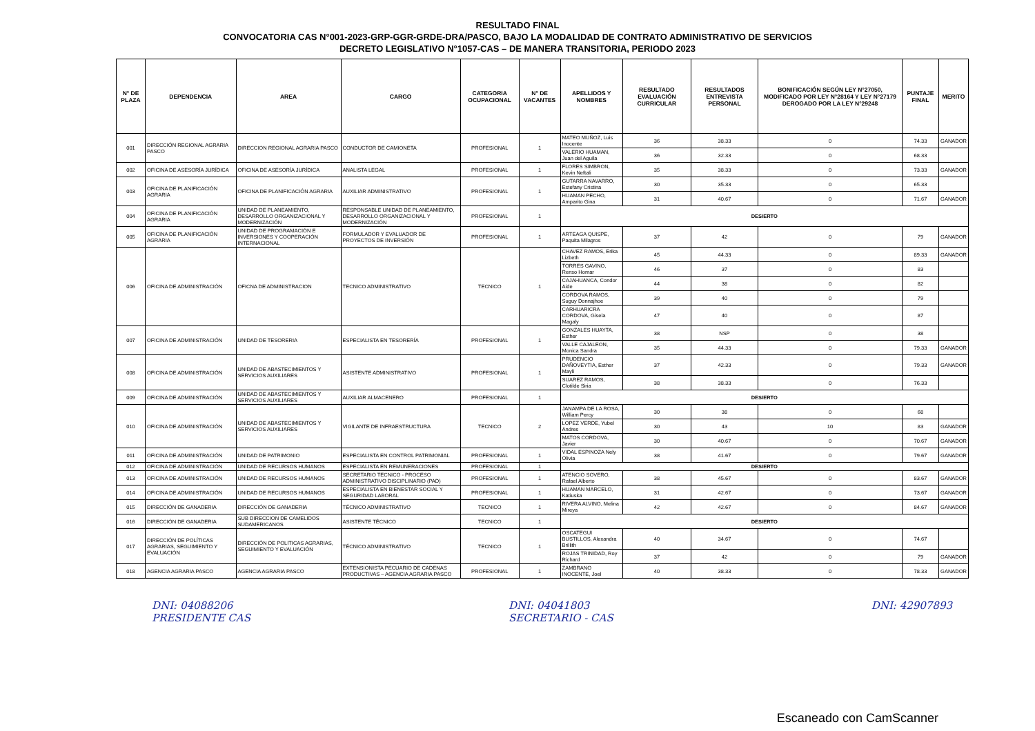RESULTADO FINAL
CONVOCATORIA CAS N°001-2023-GRP-GGR-GRDE-DRA/PASCO, BAJO LA MODALIDAD DE CONTRATO ADMINISTRATIVO DE SERVICIOS
DECRETO LEGISLATIVO N°1057-CAS – DE MANERA TRANSITORIA, PERIODO 2023
| N° DE PLAZA | DEPENDENCIA | AREA | CARGO | CATEGORIA OCUPACIONAL | N° DE VACANTES | APELLIDOS Y NOMBRES | RESULTADO EVALUACIÓN CURRICULAR | RESULTADOS ENTREVISTA PERSONAL | BONIFICACIÓN SEGÚN LEY N°27050, MODIFICADO POR LEY N°28164 Y LEY N°27179 DEROGADO POR LA LEY N°29248 | PUNTAJE FINAL | MERITO |
| --- | --- | --- | --- | --- | --- | --- | --- | --- | --- | --- | --- |
| 001 | DIRECCIÓN REGIONAL AGRARIA PASCO | DIRECCION REGIONAL AGRARIA PASCO | CONDUCTOR DE CAMIONETA | PROFESIONAL | 1 | MATEO MUÑOZ, Luis Inocente | 36 | 38.33 | 0 | 74.33 | GANADOR |
| | | | | | | VALERIO HUAMAN, Juan del Aguila | 36 | 32.33 | 0 | 68.33 | |
| 002 | OFICINA DE ASESORÍA JURÍDICA | OFICINA DE ASESORÍA JURÍDICA | ANALISTA LEGAL | PROFESIONAL | 1 | FLORES SIMBRON, Kevin Neftali | 35 | 38.33 | 0 | 73.33 | GANADOR |
| 003 | OFICINA DE PLANIFICACIÓN AGRARIA | OFICINA DE PLANIFICACIÓN AGRARIA | AUXILIAR ADMINISTRATIVO | PROFESIONAL | 1 | GUTARRA NAVARRO, Estefany Cristina | 30 | 35.33 | 0 | 65.33 | |
| | | | | | | HUAMAN PECHO, Amparito Gina | 31 | 40.67 | 0 | 71.67 | GANADOR |
| 004 | OFICINA DE PLANIFICACIÓN AGRARIA | UNIDAD DE PLANEAMIENTO, DESARROLLO ORGANIZACIONAL Y MODERNIZACIÓN | RESPONSABLE UNIDAD DE PLANEAMIENTO, DESARROLLO ORGANIZACIONAL Y MODERNIZACIÓN | PROFESIONAL | 1 | DESIERTO | | | | | |
| 005 | OFICINA DE PLANIFICACIÓN AGRARIA | UNIDAD DE PROGRAMACIÓN E INVERSIONES Y COOPERACIÓN INTERNACIONAL | FORMULADOR Y EVALUADOR DE PROYECTOS DE INVERSIÓN | PROFESIONAL | 1 | ARTEAGA QUISPE, Paquita Milagros | 37 | 42 | 0 | 79 | GANADOR |
| 006 | OFICINA DE ADMINISTRACIÓN | OFICNA DE ADMINISTRACION | TECNICO ADMINISTRATIVO | TECNICO | 1 | CHAVEZ RAMOS, Erika Lizbeth | 45 | 44.33 | 0 | 89.33 | GANADOR |
| | | | | | | TORRES GAVINO, Renso Homar | 46 | 37 | 0 | 83 | |
| | | | | | | CAJAHUANCA, Condor Aide | 44 | 38 | 0 | 82 | |
| | | | | | | CORDOVA RAMOS, Suguy Donnajhoe | 39 | 40 | 0 | 79 | |
| | | | | | | CARHUARICRA CORDOVA, Gisela Magaly | 47 | 40 | 0 | 87 | |
| 007 | OFICINA DE ADMINISTRACIÓN | UNIDAD DE TESORERIA | ESPECIALISTA EN TESORERÍA | PROFESIONAL | 1 | GONZALES HUAYTA, Esther | 38 | NSP | 0 | 38 | |
| | | | | | | VALLE CAJALEON, Monica Sandra | 35 | 44.33 | 0 | 79.33 | GANADOR |
| 008 | OFICINA DE ADMINISTRACIÓN | UNIDAD DE ABASTECIMIENTOS Y SERVICIOS AUXILIARES | ASISTENTE ADMINISTRATIVO | PROFESIONAL | 1 | PRUDENCIO DAÑOVEYTIA, Esther Mayli | 37 | 42.33 | 0 | 79.33 | GANADOR |
| | | | | | | SUAREZ RAMOS, Clotilde Siria | 38 | 38.33 | 0 | 76.33 | |
| 009 | OFICINA DE ADMINISTRACIÓN | UNIDAD DE ABASTECIMIENTOS Y SERVICIOS AUXILIARES | AUXILIAR ALMACENERO | PROFESIONAL | 1 | DESIERTO | | | | | |
| 010 | OFICINA DE ADMINISTRACIÓN | UNIDAD DE ABASTECIMIENTOS Y SERVICIOS AUXILIARES | VIGILANTE DE INFRAESTRUCTURA | TECNICO | 2 | JANAMPA DE LA ROSA, William Percy | 30 | 38 | 0 | 68 | |
| | | | | | | LOPEZ VERDE, Yubel Andres | 30 | 43 | 10 | 83 | GANADOR |
| | | | | | | MATOS CORDOVA, Javier | 30 | 40.67 | 0 | 70.67 | GANADOR |
| 011 | OFICINA DE ADMINISTRACIÓN | UNIDAD DE PATRIMONIO | ESPECIALISTA EN CONTROL PATRIMONIAL | PROFESIONAL | 1 | VIDAL ESPINOZA Nely Olivia | 38 | 41.67 | 0 | 79.67 | GANADOR |
| 012 | OFICINA DE ADMINISTRACIÓN | UNIDAD DE RECURSOS HUMANOS | ESPECIALISTA EN REMUNERACIONES | PROFESIONAL | 1 | DESIERTO | | | | | |
| 013 | OFICINA DE ADMINISTRACIÓN | UNIDAD DE RECURSOS HUMANOS | SECRETARIO TECNICO - PROCESO ADMINISTRATIVO DISCIPLINARIO (PAD) | PROFESIONAL | 1 | ATENCIO SOVERO, Rafael Alberto | 38 | 45.67 | 0 | 83.67 | GANADOR |
| 014 | OFICINA DE ADMINISTRACIÓN | UNIDAD DE RECURSOS HUMANOS | ESPECIALISTA EN BIENESTAR SOCIAL Y SEGURIDAD LABORAL | PROFESIONAL | 1 | HUAMAN MARCELO, Katiuska | 31 | 42.67 | 0 | 73.67 | GANADOR |
| 015 | DIRECCIÓN DE GANADERIA | DIRECCIÓN DE GANADERIA | TÉCNICO ADMINISTRATIVO | TECNICO | 1 | RIVERA ALVINO, Melina Mireya | 42 | 42.67 | 0 | 84.67 | GANADOR |
| 016 | DIRECCIÓN DE GANADERIA | SUB DIRECCION DE CAMELIDOS SUDAMERICANOS | ASISTENTE TÉCNICO | TECNICO | 1 | DESIERTO | | | | | |
| 017 | DIRECCIÓN DE POLÍTICAS AGRARIAS, SEGUIMIENTO Y EVALUACIÓN | DIRECCIÓN DE POLITICAS AGRARIAS, SEGUIMIENTO Y EVALUACIÓN | TÉCNICO ADMINISTRATIVO | TECNICO | 1 | OSCATEGUI BUSTILLOS, Alexandra Brillith | 40 | 34.67 | 0 | 74.67 | |
| | | | | | | ROJAS TRINIDAD, Roy Richard | 37 | 42 | 0 | 79 | GANADOR |
| 018 | AGENCIA AGRARIA PASCO | AGENCIA AGRARIA PASCO | EXTENSIONISTA PECUARIO DE CADENAS PRODUCTIVAS – AGENCIA AGRARIA PASCO | PROFESIONAL | 1 | ZAMBRANO INOCENTE, Joel | 40 | 38.33 | 0 | 78.33 | GANADOR |
DNI: 04088206
PRESIDENTE CAS
DNI: 04041803
SECRETARIO - CAS
DNI: 42907893
Escaneado con CamScanner